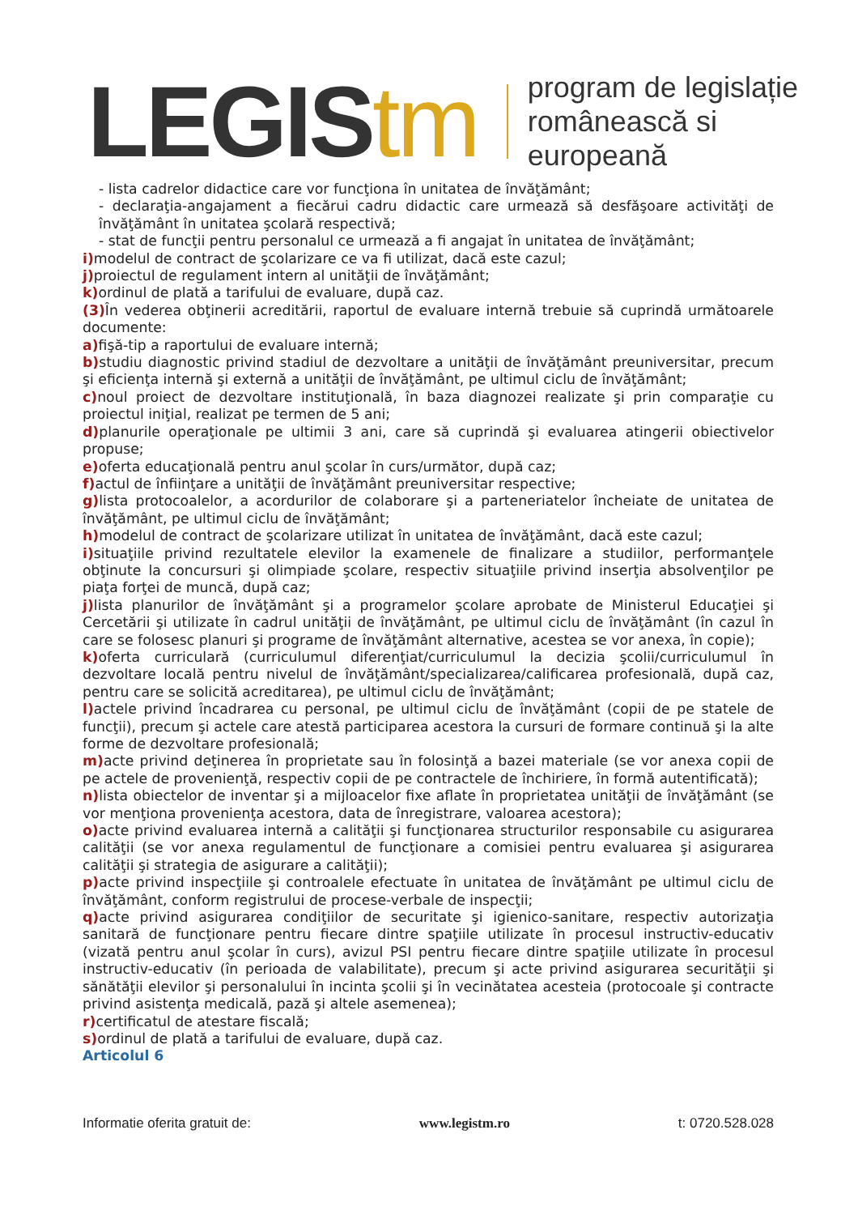LEGIStm
program de legislație
românească si europeană
- lista cadrelor didactice care vor funcţiona în unitatea de învăţământ;
- declaraţia-angajament a fiecărui cadru didactic care urmează să desfăşoare activităţi de învăţământ în unitatea şcolară respectivă;
- stat de funcţii pentru personalul ce urmează a fi angajat în unitatea de învăţământ;
i) modelul de contract de şcolarizare ce va fi utilizat, dacă este cazul;
j) proiectul de regulament intern al unităţii de învăţământ;
k) ordinul de plată a tarifului de evaluare, după caz.
(3) În vederea obţinerii acreditării, raportul de evaluare internă trebuie să cuprindă următoarele documente:
a) fişă-tip a raportului de evaluare internă;
b) studiu diagnostic privind stadiul de dezvoltare a unităţii de învăţământ preuniversitar, precum şi eficienţa internă şi externă a unităţii de învăţământ, pe ultimul ciclu de învăţământ;
c) noul proiect de dezvoltare instituţională, în baza diagnozei realizate şi prin comparaţie cu proiectul iniţial, realizat pe termen de 5 ani;
d) planurile operaţionale pe ultimii 3 ani, care să cuprindă şi evaluarea atingerii obiectivelor propuse;
e) oferta educaţională pentru anul şcolar în curs/următor, după caz;
f) actul de înfiinţare a unităţii de învăţământ preuniversitar respective;
g) lista protocoalelor, a acordurilor de colaborare şi a parteneriatelor încheiate de unitatea de învăţământ, pe ultimul ciclu de învăţământ;
h) modelul de contract de şcolarizare utilizat în unitatea de învăţământ, dacă este cazul;
i) situaţiile privind rezultatele elevilor la examenele de finalizare a studiilor, performanţele obţinute la concursuri şi olimpiade şcolare, respectiv situaţiile privind inserţia absolvenţilor pe piaţa forţei de muncă, după caz;
j) lista planurilor de învăţământ şi a programelor şcolare aprobate de Ministerul Educaţiei şi Cercetării şi utilizate în cadrul unităţii de învăţământ, pe ultimul ciclu de învăţământ (în cazul în care se folosesc planuri şi programe de învăţământ alternative, acestea se vor anexa, în copie);
k) oferta curriculară (curriculumul diferenţiat/curriculumul la decizia şcolii/curriculumul în dezvoltare locală pentru nivelul de învăţământ/specializarea/calificarea profesională, după caz, pentru care se solicită acreditarea), pe ultimul ciclu de învăţământ;
l) actele privind încadrarea cu personal, pe ultimul ciclu de învăţământ (copii de pe statele de funcţii), precum şi actele care atestă participarea acestora la cursuri de formare continuă şi la alte forme de dezvoltare profesională;
m) acte privind deţinerea în proprietate sau în folosinţă a bazei materiale (se vor anexa copii de pe actele de provenienţă, respectiv copii de pe contractele de închiriere, în formă autentificată);
n) lista obiectelor de inventar şi a mijloacelor fixe aflate în proprietatea unităţii de învăţământ (se vor menţiona provenienţa acestora, data de înregistrare, valoarea acestora);
o) acte privind evaluarea internă a calităţii şi funcţionarea structurilor responsabile cu asigurarea calităţii (se vor anexa regulamentul de funcţionare a comisiei pentru evaluarea şi asigurarea calităţii şi strategia de asigurare a calităţii);
p) acte privind inspecţiile şi controalele efectuate în unitatea de învăţământ pe ultimul ciclu de învăţământ, conform registrului de procese-verbale de inspecţii;
q) acte privind asigurarea condiţiilor de securitate şi igienico-sanitare, respectiv autorizaţia sanitară de funcţionare pentru fiecare dintre spaţiile utilizate în procesul instructiv-educativ (vizată pentru anul şcolar în curs), avizul PSI pentru fiecare dintre spaţiile utilizate în procesul instructiv-educativ (în perioada de valabilitate), precum şi acte privind asigurarea securităţii şi sănătăţii elevilor şi personalului în incinta şcolii şi în vecinătatea acesteia (protocoale şi contracte privind asistenţa medicală, pază şi altele asemenea);
r) certificatul de atestare fiscală;
s) ordinul de plată a tarifului de evaluare, după caz.
Articolul 6
Informatie oferita gratuit de: www.legistm.ro t: 0720.528.028